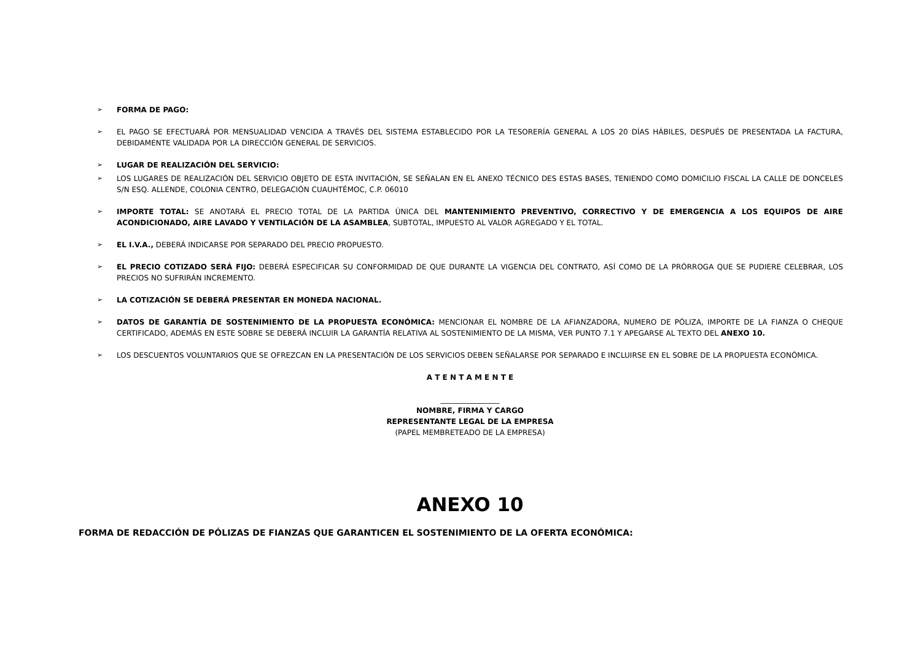➢ FORMA DE PAGO:
➢ EL PAGO SE EFECTUARÁ POR MENSUALIDAD VENCIDA A TRAVÉS DEL SISTEMA ESTABLECIDO POR LA TESORERÍA GENERAL A LOS 20 DÍAS HÁBILES, DESPUÉS DE PRESENTADA LA FACTURA, DEBIDAMENTE VALIDADA POR LA DIRECCIÓN GENERAL DE SERVICIOS.
➢ LUGAR DE REALIZACIÓN DEL SERVICIO:
➢ LOS LUGARES DE REALIZACIÓN DEL SERVICIO OBJETO DE ESTA INVITACIÓN, SE SEÑALAN EN EL ANEXO TÉCNICO DES ESTAS BASES, TENIENDO COMO DOMICILIO FISCAL LA CALLE DE DONCELES S/N ESQ. ALLENDE, COLONIA CENTRO, DELEGACIÓN CUAUHTÉMOC, C.P. 06010
➢ IMPORTE TOTAL: SE ANOTARÁ EL PRECIO TOTAL DE LA PARTIDA ÚNICA DEL MANTENIMIENTO PREVENTIVO, CORRECTIVO Y DE EMERGENCIA A LOS EQUIPOS DE AIRE ACONDICIONADO, AIRE LAVADO Y VENTILACIÓN DE LA ASAMBLEA, SUBTOTAL, IMPUESTO AL VALOR AGREGADO Y EL TOTAL.
➢ EL I.V.A., DEBERÁ INDICARSE POR SEPARADO DEL PRECIO PROPUESTO.
➢ EL PRECIO COTIZADO SERÁ FIJO: DEBERÁ ESPECIFICAR SU CONFORMIDAD DE QUE DURANTE LA VIGENCIA DEL CONTRATO, ASÍ COMO DE LA PRÓRROGA QUE SE PUDIERE CELEBRAR, LOS PRECIOS NO SUFRIRÁN INCREMENTO.
➢ LA COTIZACIÓN SE DEBERÁ PRESENTAR EN MONEDA NACIONAL.
➢ DATOS DE GARANTÍA DE SOSTENIMIENTO DE LA PROPUESTA ECONÓMICA: MENCIONAR EL NOMBRE DE LA AFIANZADORA, NUMERO DE PÓLIZA, IMPORTE DE LA FIANZA O CHEQUE CERTIFICADO, ADEMÁS EN ESTE SOBRE SE DEBERÁ INCLUIR LA GARANTÍA RELATIVA AL SOSTENIMIENTO DE LA MISMA, VER PUNTO 7.1 Y APEGARSE AL TEXTO DEL ANEXO 10.
➢ LOS DESCUENTOS VOLUNTARIOS QUE SE OFREZCAN EN LA PRESENTACIÓN DE LOS SERVICIOS DEBEN SEÑALARSE POR SEPARADO E INCLUIRSE EN EL SOBRE DE LA PROPUESTA ECONÓMICA.
A T E N T A M E N T E
________________
NOMBRE, FIRMA Y CARGO
REPRESENTANTE LEGAL DE LA EMPRESA
(PAPEL MEMBRETEADO DE LA EMPRESA)
ANEXO 10
FORMA DE REDACCIÓN DE PÓLIZAS DE FIANZAS QUE GARANTICEN EL SOSTENIMIENTO DE LA OFERTA ECONÓMICA: